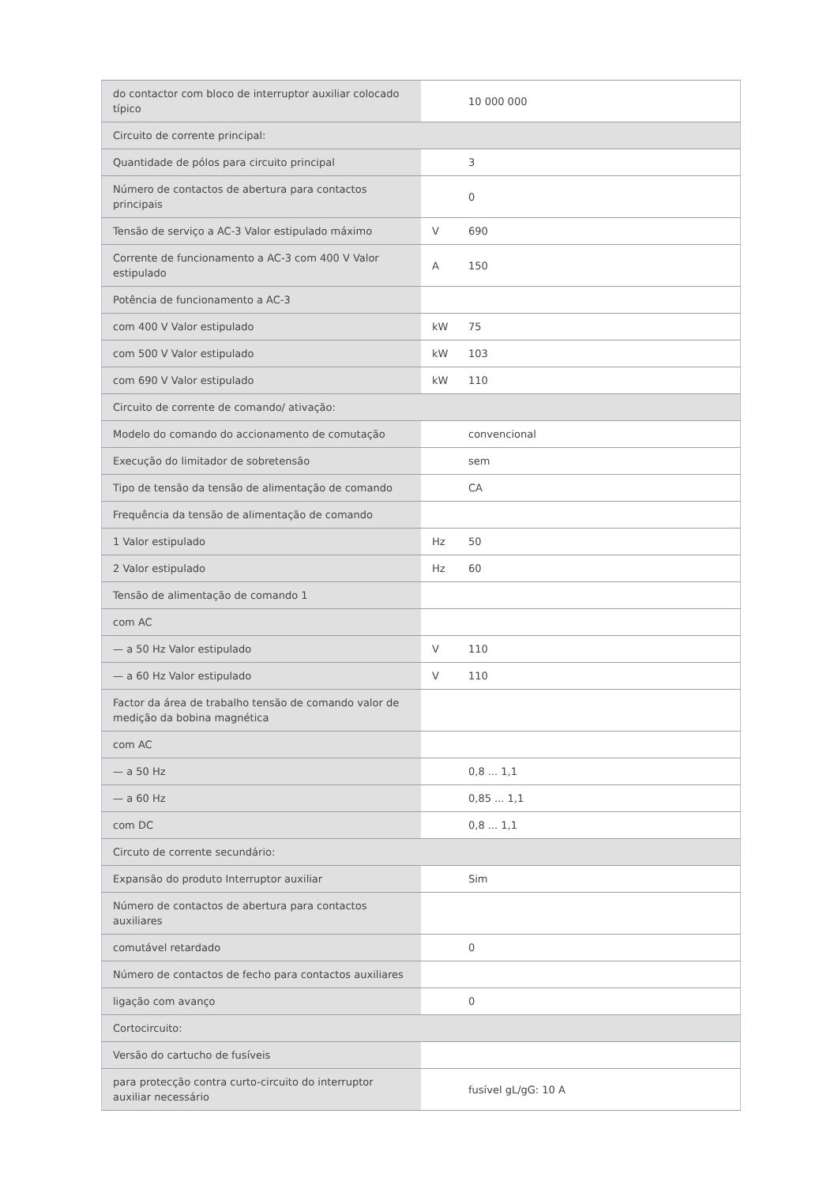| do contactor com bloco de interruptor auxiliar colocado típico | | 10 000 000 |
| Circuito de corrente principal: | | |
| Quantidade de pólos para circuito principal | | 3 |
| Número de contactos de abertura para contactos principais | | 0 |
| Tensão de serviço a AC-3 Valor estipulado máximo | V | 690 |
| Corrente de funcionamento a AC-3 com 400 V Valor estipulado | A | 150 |
| Potência de funcionamento a AC-3 | | |
| com 400 V Valor estipulado | kW | 75 |
| com 500 V Valor estipulado | kW | 103 |
| com 690 V Valor estipulado | kW | 110 |
| Circuito de corrente de comando/ ativação: | | |
| Modelo do comando do accionamento de comutação | | convencional |
| Execução do limitador de sobretensão | | sem |
| Tipo de tensão da tensão de alimentação de comando | | CA |
| Frequência da tensão de alimentação de comando | | |
| 1 Valor estipulado | Hz | 50 |
| 2 Valor estipulado | Hz | 60 |
| Tensão de alimentação de comando 1 | | |
| com AC | | |
| — a 50 Hz Valor estipulado | V | 110 |
| — a 60 Hz Valor estipulado | V | 110 |
| Factor da área de trabalho tensão de comando valor de medição da bobina magnética | | |
| com AC | | |
| — a 50 Hz | | 0,8 ... 1,1 |
| — a 60 Hz | | 0,85 ... 1,1 |
| com DC | | 0,8 ... 1,1 |
| Circuto de corrente secundário: | | |
| Expansão do produto Interruptor auxiliar | | Sim |
| Número de contactos de abertura para contactos auxiliares | | |
| comutável retardado | | 0 |
| Número de contactos de fecho para contactos auxiliares | | |
| ligação com avanço | | 0 |
| Cortocircuito: | | |
| Versão do cartucho de fusíveis | | |
| para protecção contra curto-circuito do interruptor auxiliar necessário | | fusível gL/gG: 10 A |